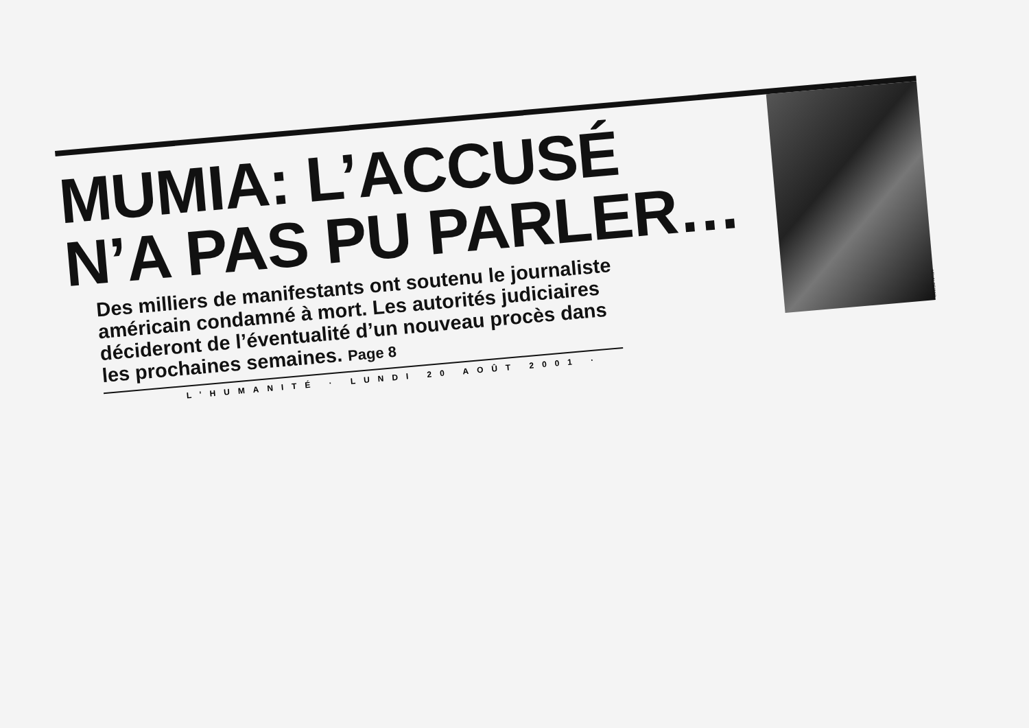MUMIA: L’ACCUSÉ
N’A PAS PU PARLER…
Des milliers de manifestants ont soutenu le journaliste américain condamné à mort. Les autorités judiciaires décideront de l’éventualité d’un nouveau procès dans les prochaines semaines. Page 8
L’HUMANITÉ · LUNDI 20 AOÛT 2001 ·
MINALEE/AFP